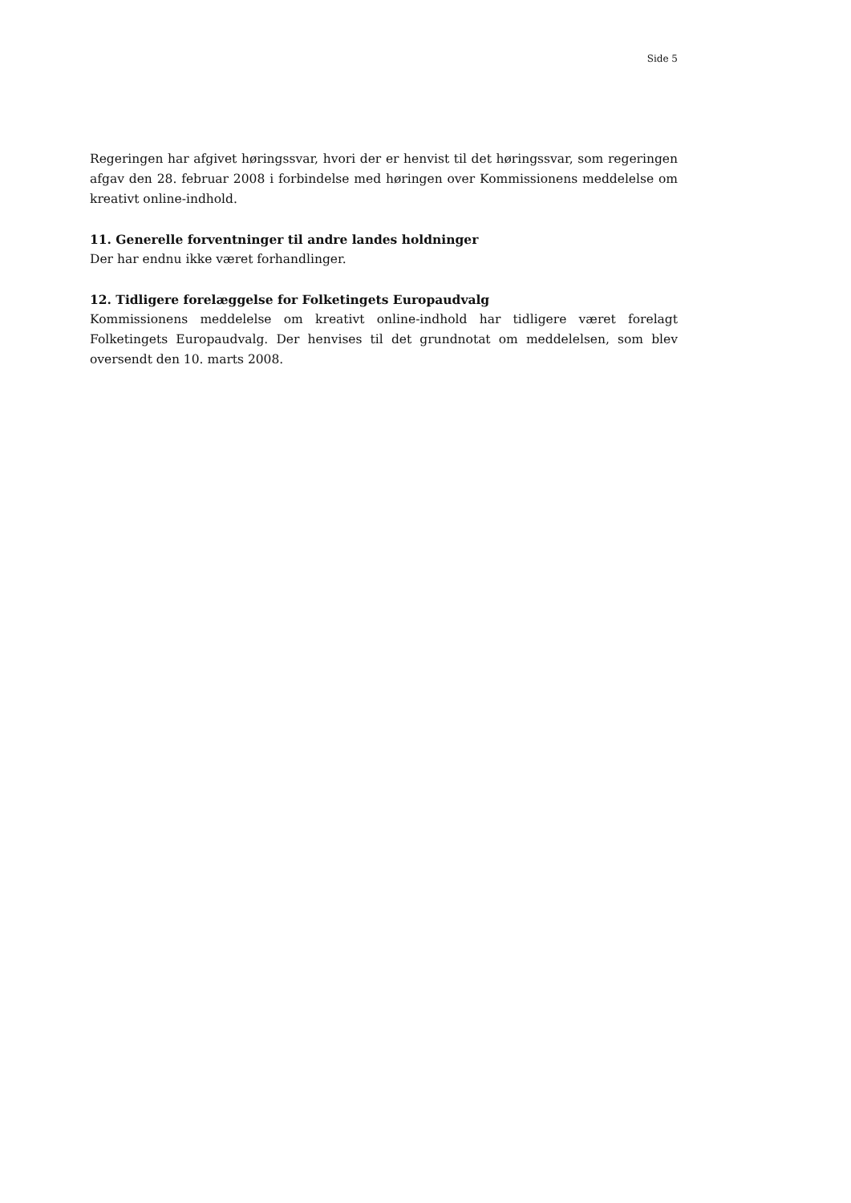Side 5
Regeringen har afgivet høringssvar, hvori der er henvist til det høringssvar, som rege­ringen afgav den 28. februar 2008 i forbindelse med høringen over Kommissionens meddelelse om kreativt online-indhold.
11. Generelle forventninger til andre landes holdninger
Der har endnu ikke været forhandlinger.
12. Tidligere forelæggelse for Folketingets Europaudvalg
Kommissionens meddelelse om kreativt online-indhold har tidligere været forelagt Folketingets Europaudvalg. Der henvises til det grundnotat om meddelelsen, som blev oversendt den 10. marts 2008.